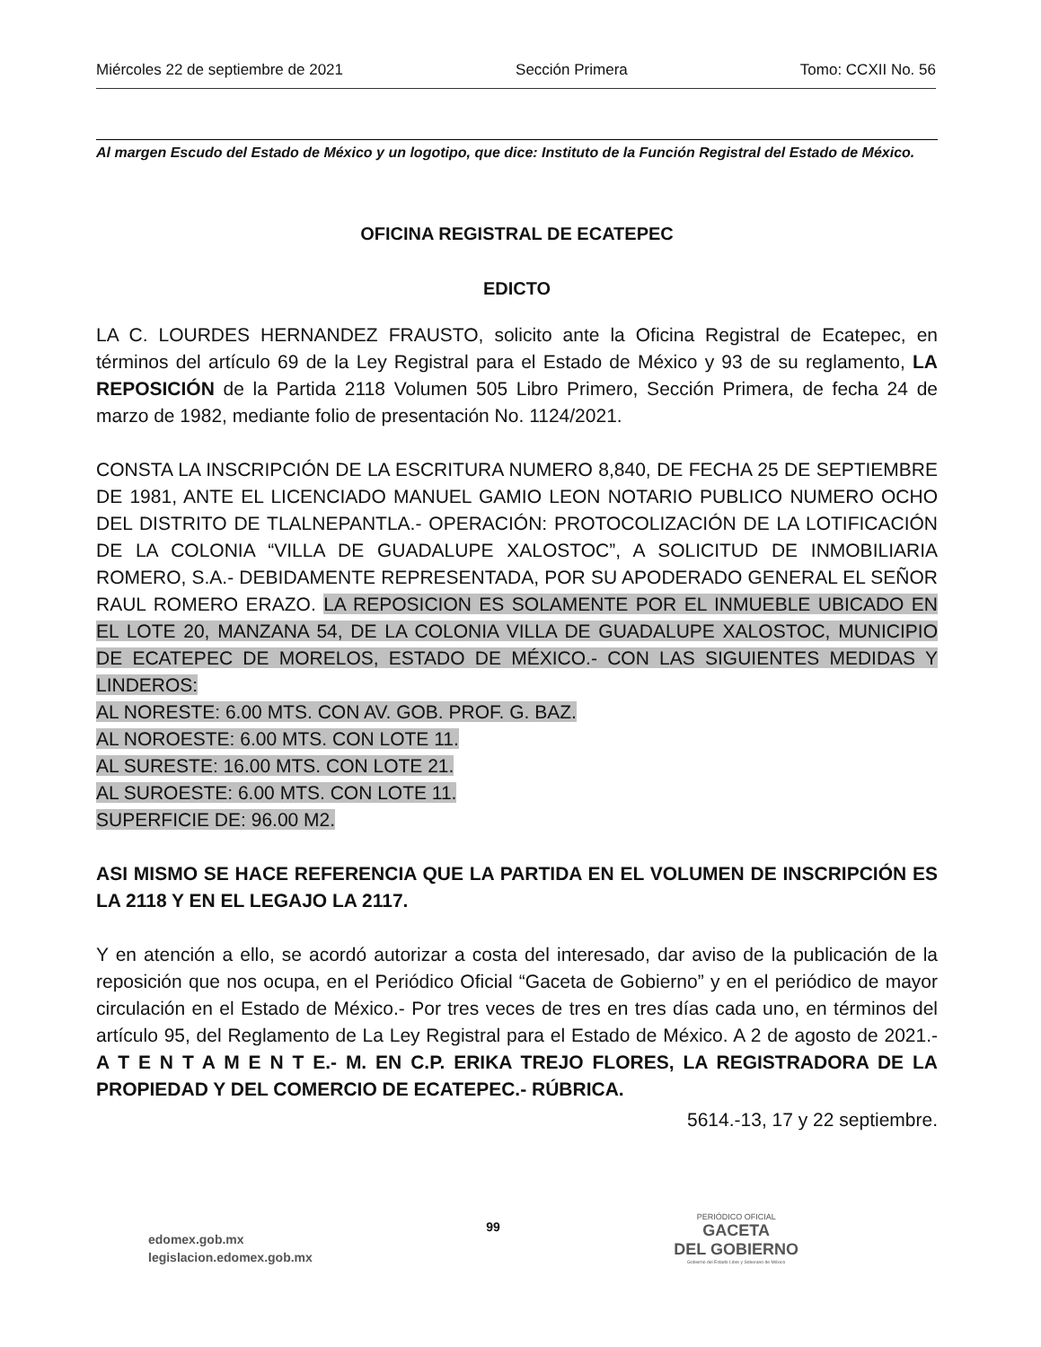Miércoles 22 de septiembre de 2021 Sección Primera Tomo: CCXII No. 56
Al margen Escudo del Estado de México y un logotipo, que dice: Instituto de la Función Registral del Estado de México.
OFICINA REGISTRAL DE ECATEPEC
EDICTO
LA C. LOURDES HERNANDEZ FRAUSTO, solicito ante la Oficina Registral de Ecatepec, en términos del artículo 69 de la Ley Registral para el Estado de México y 93 de su reglamento, LA REPOSICIÓN de la Partida 2118 Volumen 505 Libro Primero, Sección Primera, de fecha 24 de marzo de 1982, mediante folio de presentación No. 1124/2021.
CONSTA LA INSCRIPCIÓN DE LA ESCRITURA NUMERO 8,840, DE FECHA 25 DE SEPTIEMBRE DE 1981, ANTE EL LICENCIADO MANUEL GAMIO LEON NOTARIO PUBLICO NUMERO OCHO DEL DISTRITO DE TLALNEPANTLA.- OPERACIÓN: PROTOCOLIZACIÓN DE LA LOTIFICACIÓN DE LA COLONIA “VILLA DE GUADALUPE XALOSTOC”, A SOLICITUD DE INMOBILIARIA ROMERO, S.A.- DEBIDAMENTE REPRESENTADA, POR SU APODERADO GENERAL EL SEÑOR RAUL ROMERO ERAZO. LA REPOSICION ES SOLAMENTE POR EL INMUEBLE UBICADO EN EL LOTE 20, MANZANA 54, DE LA COLONIA VILLA DE GUADALUPE XALOSTOC, MUNICIPIO DE ECATEPEC DE MORELOS, ESTADO DE MÉXICO.- CON LAS SIGUIENTES MEDIDAS Y LINDEROS:
AL NORESTE: 6.00 MTS. CON AV. GOB. PROF. G. BAZ.
AL NOROESTE: 6.00 MTS. CON LOTE 11.
AL SURESTE: 16.00 MTS. CON LOTE 21.
AL SUROESTE: 6.00 MTS. CON LOTE 11.
SUPERFICIE DE: 96.00 M2.
ASI MISMO SE HACE REFERENCIA QUE LA PARTIDA EN EL VOLUMEN DE INSCRIPCIÓN ES LA 2118 Y EN EL LEGAJO LA 2117.
Y en atención a ello, se acordó autorizar a costa del interesado, dar aviso de la publicación de la reposición que nos ocupa, en el Periódico Oficial “Gaceta de Gobierno” y en el periódico de mayor circulación en el Estado de México.- Por tres veces de tres en tres días cada uno, en términos del artículo 95, del Reglamento de La Ley Registral para el Estado de México. A 2 de agosto de 2021.- A T E N T A M E N T E.- M. EN C.P. ERIKA TREJO FLORES, LA REGISTRADORA DE LA PROPIEDAD Y DEL COMERCIO DE ECATEPEC.- RÚBRICA.
5614.-13, 17 y 22 septiembre.
edomex.gob.mx
legislacion.edomex.gob.mx
99
PERIÓDICO OFICIAL
GACETA
DEL GOBIERNO
Gobierno del Estado Libre y Soberano de México